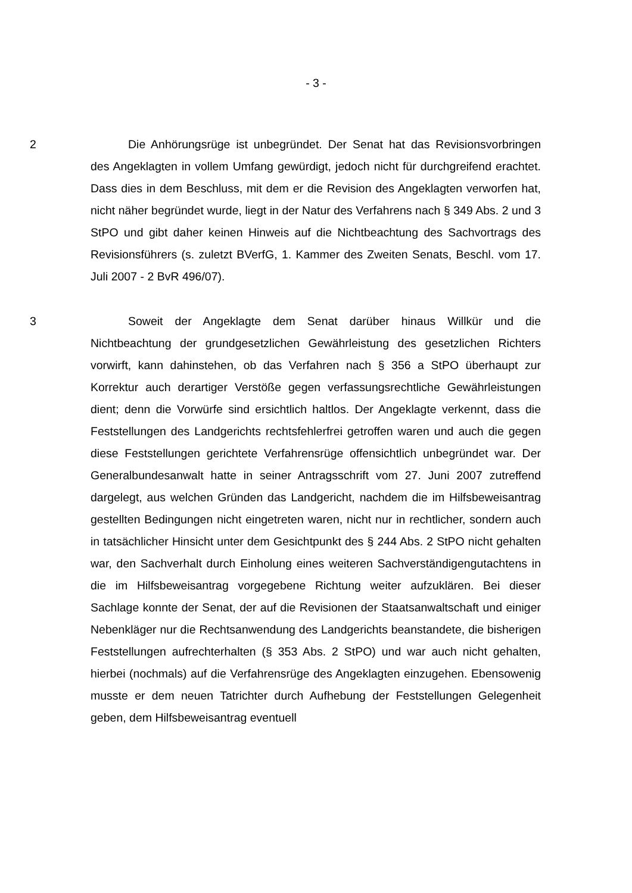- 3 -
2 Die Anhörungsrüge ist unbegründet. Der Senat hat das Revisionsvorbringen des Angeklagten in vollem Umfang gewürdigt, jedoch nicht für durchgreifend erachtet. Dass dies in dem Beschluss, mit dem er die Revision des Angeklagten verworfen hat, nicht näher begründet wurde, liegt in der Natur des Verfahrens nach § 349 Abs. 2 und 3 StPO und gibt daher keinen Hinweis auf die Nichtbeachtung des Sachvortrags des Revisionsführers (s. zuletzt BVerfG, 1. Kammer des Zweiten Senats, Beschl. vom 17. Juli 2007 - 2 BvR 496/07).
3 Soweit der Angeklagte dem Senat darüber hinaus Willkür und die Nichtbeachtung der grundgesetzlichen Gewährleistung des gesetzlichen Richters vorwirft, kann dahinstehen, ob das Verfahren nach § 356 a StPO überhaupt zur Korrektur auch derartiger Verstöße gegen verfassungsrechtliche Gewährleistungen dient; denn die Vorwürfe sind ersichtlich haltlos. Der Angeklagte verkennt, dass die Feststellungen des Landgerichts rechtsfehlerfrei getroffen waren und auch die gegen diese Feststellungen gerichtete Verfahrensrüge offensichtlich unbegründet war. Der Generalbundesanwalt hatte in seiner Antragsschrift vom 27. Juni 2007 zutreffend dargelegt, aus welchen Gründen das Landgericht, nachdem die im Hilfsbeweisantrag gestellten Bedingungen nicht eingetreten waren, nicht nur in rechtlicher, sondern auch in tatsächlicher Hinsicht unter dem Gesichtpunkt des § 244 Abs. 2 StPO nicht gehalten war, den Sachverhalt durch Einholung eines weiteren Sachverständigengutachtens in die im Hilfsbeweisantrag vorgegebene Richtung weiter aufzuklären. Bei dieser Sachlage konnte der Senat, der auf die Revisionen der Staatsanwaltschaft und einiger Nebenkläger nur die Rechtsanwendung des Landgerichts beanstandete, die bisherigen Feststellungen aufrechterhalten (§ 353 Abs. 2 StPO) und war auch nicht gehalten, hierbei (nochmals) auf die Verfahrensrüge des Angeklagten einzugehen. Ebensowenig musste er dem neuen Tatrichter durch Aufhebung der Feststellungen Gelegenheit geben, dem Hilfsbeweisantrag eventuell